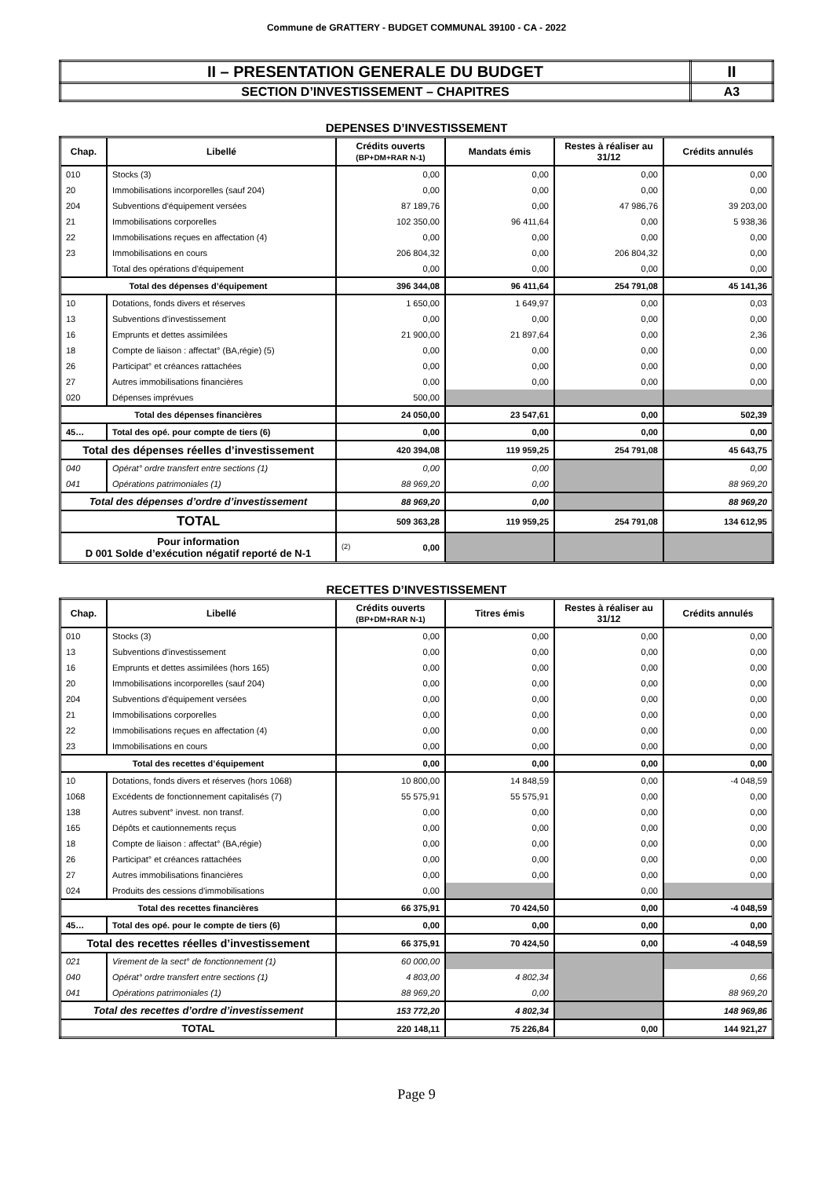Commune de GRATTERY - BUDGET COMMUNAL 39100 - CA - 2022
| II – PRESENTATION GENERALE DU BUDGET | II |
| SECTION D’INVESTISSEMENT – CHAPITRES | A3 |
DEPENSES D’INVESTISSEMENT
| Chap. | Libellé | Crédits ouverts (BP+DM+RAR N-1) | Mandats émis | Restes à réaliser au 31/12 | Crédits annulés |
| --- | --- | --- | --- | --- | --- |
| 010 | Stocks (3) | 0,00 | 0,00 | 0,00 | 0,00 |
| 20 | Immobilisations incorporelles (sauf 204) | 0,00 | 0,00 | 0,00 | 0,00 |
| 204 | Subventions d'équipement versées | 87 189,76 | 0,00 | 47 986,76 | 39 203,00 |
| 21 | Immobilisations corporelles | 102 350,00 | 96 411,64 | 0,00 | 5 938,36 |
| 22 | Immobilisations reçues en affectation (4) | 0,00 | 0,00 | 0,00 | 0,00 |
| 23 | Immobilisations en cours | 206 804,32 | 0,00 | 206 804,32 | 0,00 |
| | Total des opérations d'équipement | 0,00 | 0,00 | 0,00 | 0,00 |
| Total des dépenses d’équipement | | 396 344,08 | 96 411,64 | 254 791,08 | 45 141,36 |
| 10 | Dotations, fonds divers et réserves | 1 650,00 | 1 649,97 | 0,00 | 0,03 |
| 13 | Subventions d'investissement | 0,00 | 0,00 | 0,00 | 0,00 |
| 16 | Emprunts et dettes assimilées | 21 900,00 | 21 897,64 | 0,00 | 2,36 |
| 18 | Compte de liaison : affectat° (BA,régie) (5) | 0,00 | 0,00 | 0,00 | 0,00 |
| 26 | Participat° et créances rattachées | 0,00 | 0,00 | 0,00 | 0,00 |
| 27 | Autres immobilisations financières | 0,00 | 0,00 | 0,00 | 0,00 |
| 020 | Dépenses imprévues | 500,00 | | | |
| Total des dépenses financières | | 24 050,00 | 23 547,61 | 0,00 | 502,39 |
| 45… | Total des opé. pour compte de tiers (6) | 0,00 | 0,00 | 0,00 | 0,00 |
| Total des dépenses réelles d’investissement | | 420 394,08 | 119 959,25 | 254 791,08 | 45 643,75 |
| 040 | Opérat° ordre transfert entre sections (1) | 0,00 | 0,00 | | 0,00 |
| 041 | Opérations patrimoniales (1) | 88 969,20 | 0,00 | | 88 969,20 |
| Total des dépenses d’ordre d’investissement | | 88 969,20 | 0,00 | | 88 969,20 |
| TOTAL | | 509 363,28 | 119 959,25 | 254 791,08 | 134 612,95 |
| Pour information D 001 Solde d’exécution négatif reporté de N-1 | | (2) 0,00 | | | |
RECETTES D’INVESTISSEMENT
| Chap. | Libellé | Crédits ouverts (BP+DM+RAR N-1) | Titres émis | Restes à réaliser au 31/12 | Crédits annulés |
| --- | --- | --- | --- | --- | --- |
| 010 | Stocks (3) | 0,00 | 0,00 | 0,00 | 0,00 |
| 13 | Subventions d'investissement | 0,00 | 0,00 | 0,00 | 0,00 |
| 16 | Emprunts et dettes assimilées (hors 165) | 0,00 | 0,00 | 0,00 | 0,00 |
| 20 | Immobilisations incorporelles (sauf 204) | 0,00 | 0,00 | 0,00 | 0,00 |
| 204 | Subventions d'équipement versées | 0,00 | 0,00 | 0,00 | 0,00 |
| 21 | Immobilisations corporelles | 0,00 | 0,00 | 0,00 | 0,00 |
| 22 | Immobilisations reçues en affectation (4) | 0,00 | 0,00 | 0,00 | 0,00 |
| 23 | Immobilisations en cours | 0,00 | 0,00 | 0,00 | 0,00 |
| Total des recettes d’équipement | | 0,00 | 0,00 | 0,00 | 0,00 |
| 10 | Dotations, fonds divers et réserves (hors 1068) | 10 800,00 | 14 848,59 | 0,00 | -4 048,59 |
| 1068 | Excédents de fonctionnement capitalisés (7) | 55 575,91 | 55 575,91 | 0,00 | 0,00 |
| 138 | Autres subvent° invest. non transf. | 0,00 | 0,00 | 0,00 | 0,00 |
| 165 | Dépôts et cautionnements reçus | 0,00 | 0,00 | 0,00 | 0,00 |
| 18 | Compte de liaison : affectat° (BA,régie) | 0,00 | 0,00 | 0,00 | 0,00 |
| 26 | Participat° et créances rattachées | 0,00 | 0,00 | 0,00 | 0,00 |
| 27 | Autres immobilisations financières | 0,00 | 0,00 | 0,00 | 0,00 |
| 024 | Produits des cessions d'immobilisations | 0,00 | | 0,00 | |
| Total des recettes financières | | 66 375,91 | 70 424,50 | 0,00 | -4 048,59 |
| 45… | Total des opé. pour le compte de tiers (6) | 0,00 | 0,00 | 0,00 | 0,00 |
| Total des recettes réelles d’investissement | | 66 375,91 | 70 424,50 | 0,00 | -4 048,59 |
| 021 | Virement de la sect° de fonctionnement (1) | 60 000,00 | | | |
| 040 | Opérat° ordre transfert entre sections (1) | 4 803,00 | 4 802,34 | | 0,66 |
| 041 | Opérations patrimoniales (1) | 88 969,20 | 0,00 | | 88 969,20 |
| Total des recettes d’ordre d’investissement | | 153 772,20 | 4 802,34 | | 148 969,86 |
| TOTAL | | 220 148,11 | 75 226,84 | 0,00 | 144 921,27 |
Page 9